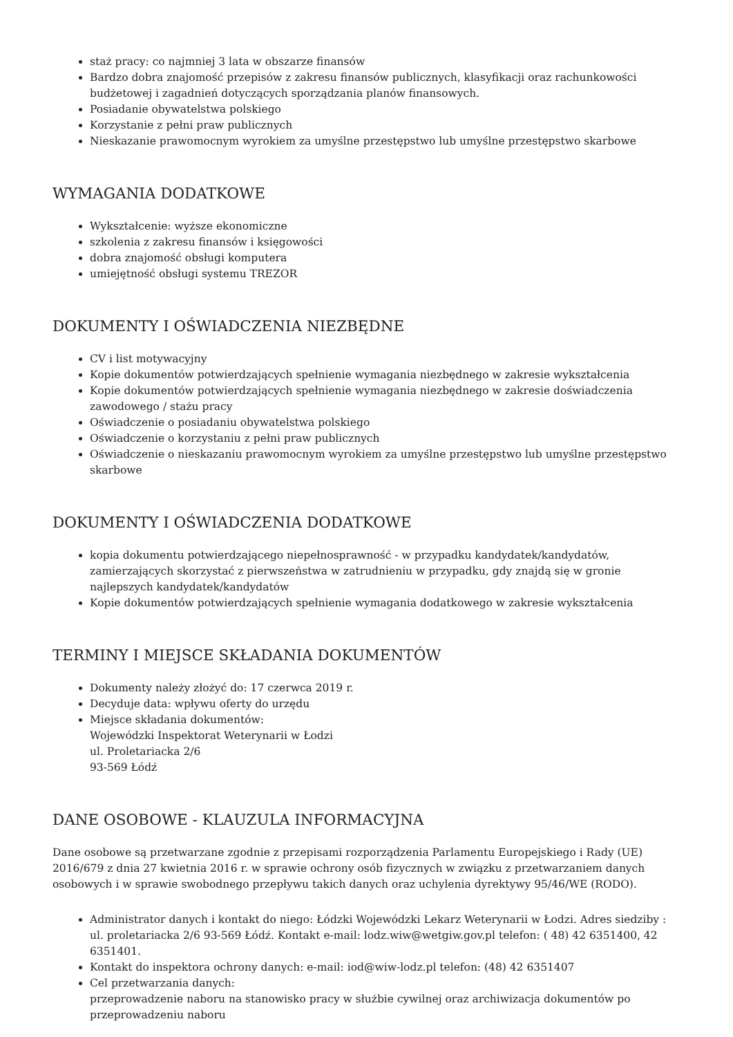staż pracy: co najmniej 3 lata w obszarze finansów
Bardzo dobra znajomość przepisów z zakresu finansów publicznych, klasyfikacji oraz rachunkowości budżetowej i zagadnień dotyczących sporządzania planów finansowych.
Posiadanie obywatelstwa polskiego
Korzystanie z pełni praw publicznych
Nieskazanie prawomocnym wyrokiem za umyślne przestępstwo lub umyślne przestępstwo skarbowe
WYMAGANIA DODATKOWE
Wykształcenie: wyższe ekonomiczne
szkolenia z zakresu finansów i księgowości
dobra znajomość obsługi komputera
umiejętność obsługi systemu TREZOR
DOKUMENTY I OŚWIADCZENIA NIEZBĘDNE
CV i list motywacyjny
Kopie dokumentów potwierdzających spełnienie wymagania niezbędnego w zakresie wykształcenia
Kopie dokumentów potwierdzających spełnienie wymagania niezbędnego w zakresie doświadczenia zawodowego / stażu pracy
Oświadczenie o posiadaniu obywatelstwa polskiego
Oświadczenie o korzystaniu z pełni praw publicznych
Oświadczenie o nieskazaniu prawomocnym wyrokiem za umyślne przestępstwo lub umyślne przestępstwo skarbowe
DOKUMENTY I OŚWIADCZENIA DODATKOWE
kopia dokumentu potwierdzającego niepełnosprawność - w przypadku kandydatek/kandydatów, zamierzających skorzystać z pierwszeństwa w zatrudnieniu w przypadku, gdy znajdą się w gronie najlepszych kandydatek/kandydatów
Kopie dokumentów potwierdzających spełnienie wymagania dodatkowego w zakresie wykształcenia
TERMINY I MIEJSCE SKŁADANIA DOKUMENTÓW
Dokumenty należy złożyć do: 17 czerwca 2019 r.
Decyduje data: wpływu oferty do urzędu
Miejsce składania dokumentów:
Wojewódzki Inspektorat Weterynarii w Łodzi
ul. Proletariacka 2/6
93-569 Łódź
DANE OSOBOWE - KLAUZULA INFORMACYJNA
Dane osobowe są przetwarzane zgodnie z przepisami rozporządzenia Parlamentu Europejskiego i Rady (UE) 2016/679 z dnia 27 kwietnia 2016 r. w sprawie ochrony osób fizycznych w związku z przetwarzaniem danych osobowych i w sprawie swobodnego przepływu takich danych oraz uchylenia dyrektywy 95/46/WE (RODO).
Administrator danych i kontakt do niego: Łódzki Wojewódzki Lekarz Weterynarii w Łodzi. Adres siedziby : ul. proletariacka 2/6 93-569 Łódź. Kontakt e-mail: lodz.wiw@wetgiw.gov.pl telefon: ( 48) 42 6351400, 42 6351401.
Kontakt do inspektora ochrony danych: e-mail: iod@wiw-lodz.pl telefon: (48) 42 6351407
Cel przetwarzania danych:
przeprowadzenie naboru na stanowisko pracy w służbie cywilnej oraz archiwizacja dokumentów po przeprowadzeniu naboru